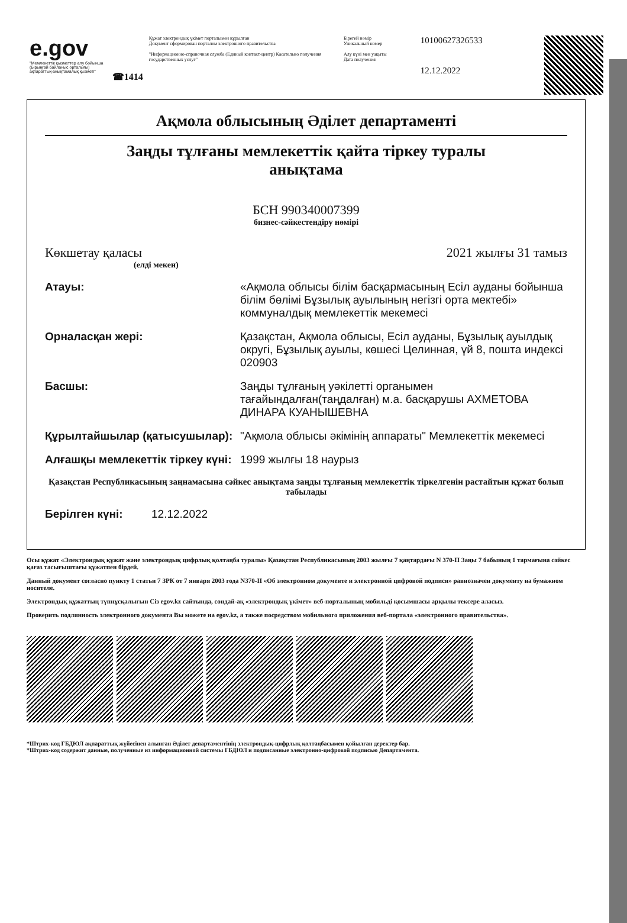e.gov
"Мемлекеттік қызметтер алу бойынша (Бірыңғай байланыс орталығы) ақпараттық-анықтамалық қызметі"
☎1414
Құжат электрондық үкімет порталымен құрылған
Документ сформирован порталом электронного правительства
"Информационно-справочная служба (Единый контакт-центр) Касательно получения государственных услуг"
Бірегей нөмір
Уникальный номер
Алу күні мен уақыты
Дата получения
10100627326533
12.12.2022
Ақмола облысының Әділет департаменті
Заңды тұлғаны мемлекеттік қайта тіркеу туралы
анықтама
БСН 990340007399
бизнес-сәйкестендіру нөмірі
Көкшетау қаласы 2021 жылғы 31 тамыз
(елді мекен)
Атауы: «Ақмола облысы білім басқармасының Есіл ауданы бойынша білім бөлімі Бұзылық ауылының негізгі орта мектебі» коммуналдық мемлекеттік мекемесі
Орналасқан жері: Қазақстан, Ақмола облысы, Есіл ауданы, Бұзылық ауылдық округі, Бұзылық ауылы, көшесі Целинная, үй 8, пошта индексі 020903
Басшы: Заңды тұлғаның уәкілетті органымен тағайындалған(таңдалған) м.а. басқарушы АХМЕТОВА ДИНАРА КУАНЫШЕВНА
Құрылтайшылар (қатысушылар): "Ақмола облысы әкімінің аппараты" Мемлекеттік мекемесі
Алғашқы мемлекеттік тіркеу күні: 1999 жылғы 18 наурыз
Қазақстан Республикасының заңнамасына сәйкес анықтама заңды тұлғаның мемлекеттік тіркелгенін растайтын құжат болып табылады
Берілген күні: 12.12.2022
Осы құжат «Электрондық құжат және электрондық цифрлық қолтаңба туралы» Қазақстан Республикасының 2003 жылғы 7 қаңтардағы N 370-II Заңы 7 бабының 1 тармағына сәйкес қағаз тасығыштағы құжатпен бірдей.
Данный документ согласно пункту 1 статьи 7 ЗРК от 7 января 2003 года N370-II «Об электронном документе и электронной цифровой подписи» равнозначен документу на бумажном носителе.
Электрондық құжаттың түпнұсқалығын Сіз egov.kz сайтында, сондай-ақ «электрондық үкімет» веб-порталының мобильді қосымшасы арқылы тексере аласыз.
Проверить подлинность электронного документа Вы можете на egov.kz, а также посредством мобильного приложения веб-портала «электронного правительства».
*Штрих-код ГБДЮЛ ақпараттық жүйесінен алынған Әділет департаментінің электрондық-цифрлық қолтаңбасымен қойылған деректер бар.
*Штрих-код содержит данные, полученные из информационной системы ГБДЮЛ и подписанные электронно-цифровой подписью Департамента.